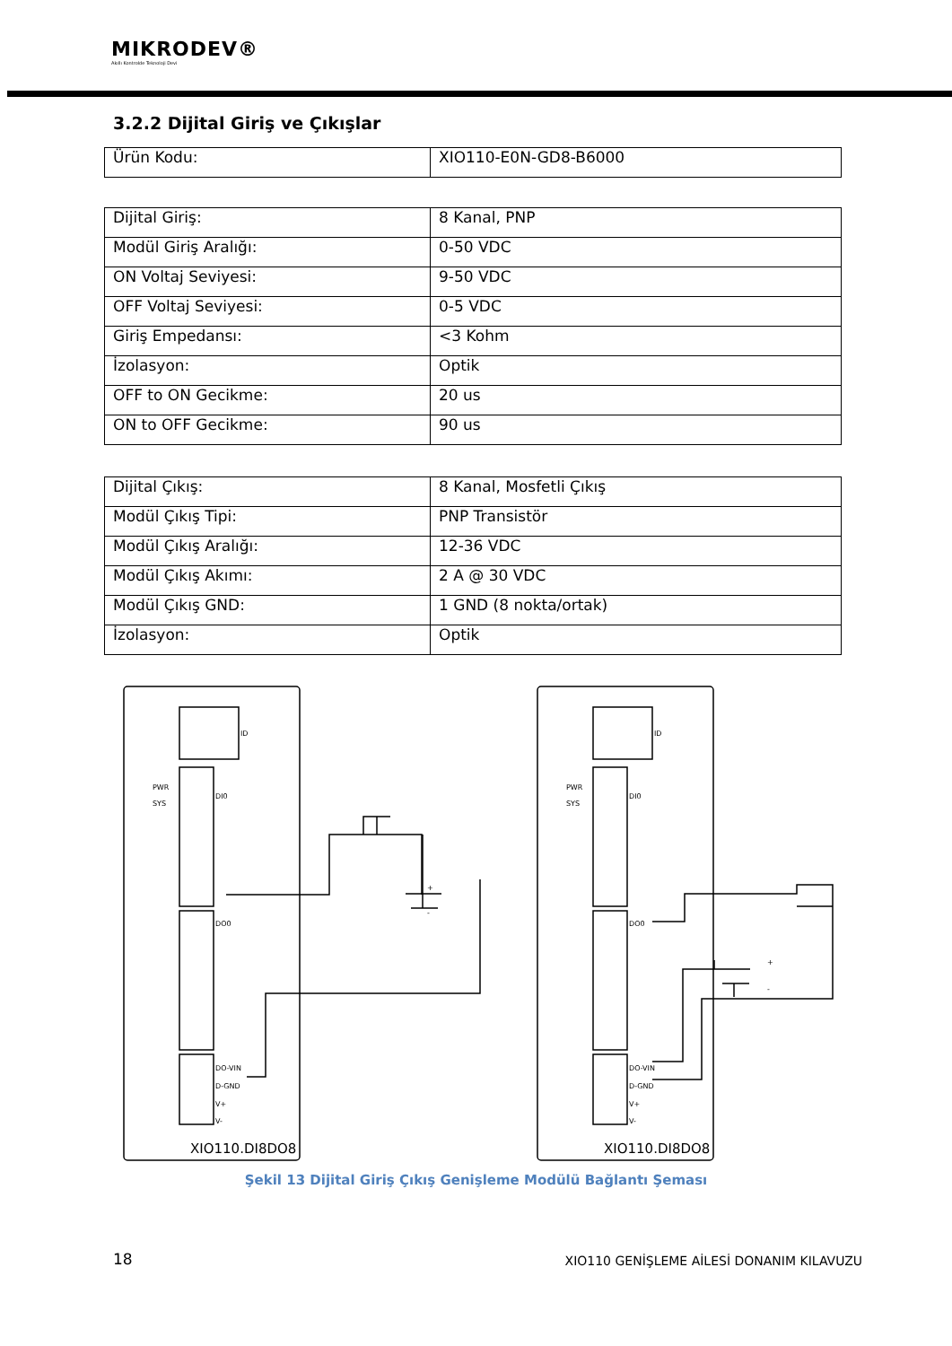MIKRODEV®
Akıllı Kontrolde Teknoloji Devi
3.2.2 Dijital Giriş ve Çıkışlar
| Ürün Kodu: | XIO110-E0N-GD8-B6000 |
| Dijital Giriş: | 8 Kanal, PNP |
| Modül Giriş Aralığı: | 0-50 VDC |
| ON Voltaj Seviyesi: | 9-50 VDC |
| OFF Voltaj Seviyesi: | 0-5 VDC |
| Giriş Empedansı: | <3 Kohm |
| İzolasyon: | Optik |
| OFF to ON Gecikme: | 20 us |
| ON to OFF Gecikme: | 90 us |
| Dijital Çıkış: | 8 Kanal, Mosfetli Çıkış |
| Modül Çıkış Tipi: | PNP Transistör |
| Modül Çıkış Aralığı: | 12-36 VDC |
| Modül Çıkış Akımı: | 2 A @ 30 VDC |
| Modül Çıkış GND: | 1 GND (8 nokta/ortak) |
| İzolasyon: | Optik |
DI0
DO0
DO-VIN
D-GND
V+
V-
DI0
DO0
DO-VIN
D-GND
V+
V-
PWR
SYS
PWR
SYS
ID
ID
+
-
+
-
XIO110.DI8DO8
XIO110.DI8DO8
Şekil 13 Dijital Giriş Çıkış Genişleme Modülü Bağlantı Şeması
18
XIO110 GENİŞLEME AİLESİ DONANIM KILAVUZU